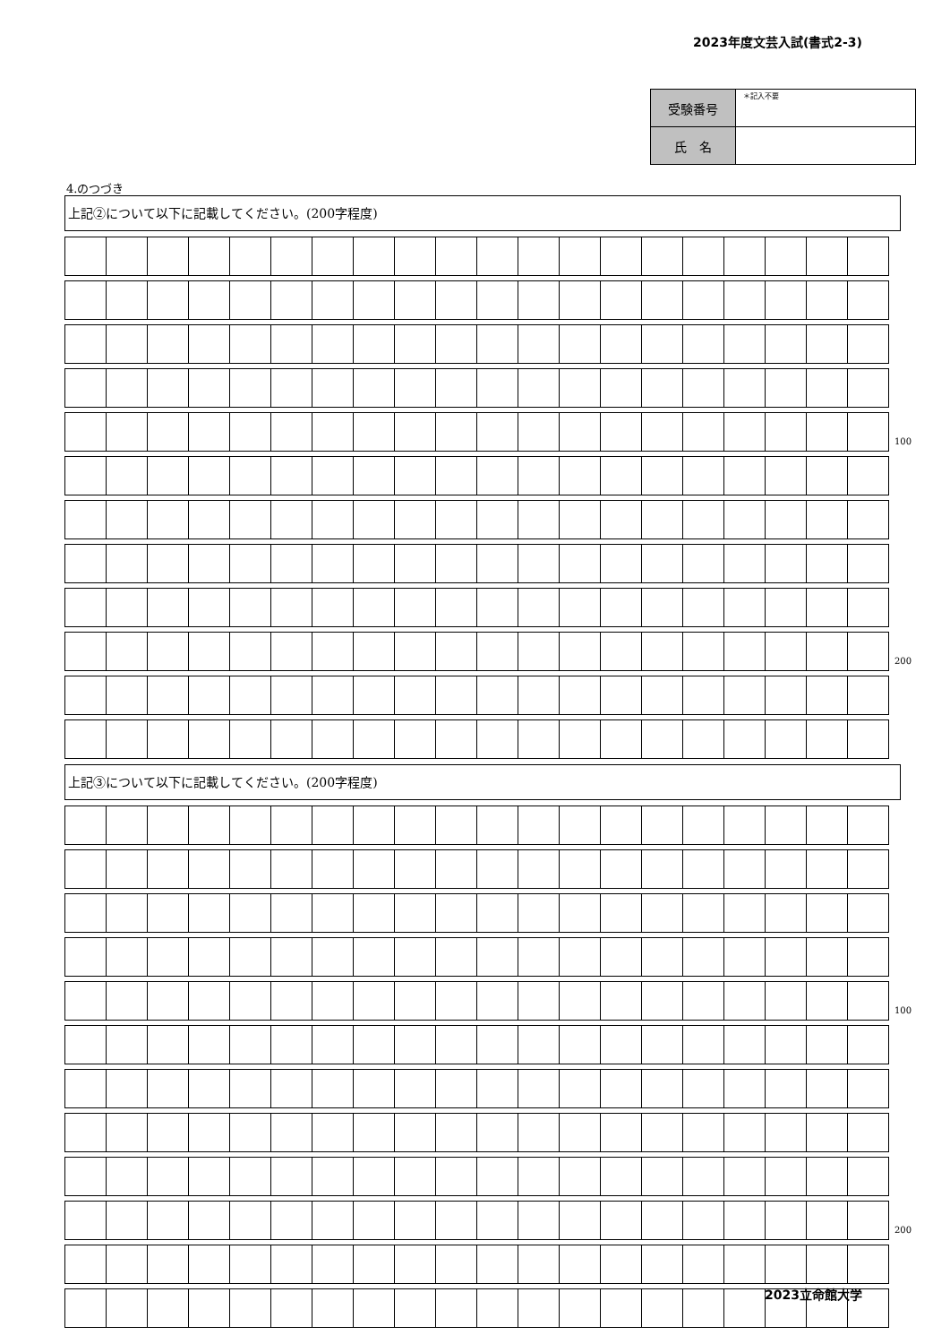2023年度文芸入試(書式2-3)
| 受験番号 | ＊記入不要 |
| 氏 名 | |
4.のつづき
上記②について以下に記載してください。(200字程度)
| | | | | | | | | | | | | | | | | | | | | 100 |
| | | | | | | | | | | | | | | | | | | | | 200 |
上記③について以下に記載してください。(200字程度)
| | | | | | | | | | | | | | | | | | | | | 100 |
| | | | | | | | | | | | | | | | | | | | | 200 |
2023立命館大学